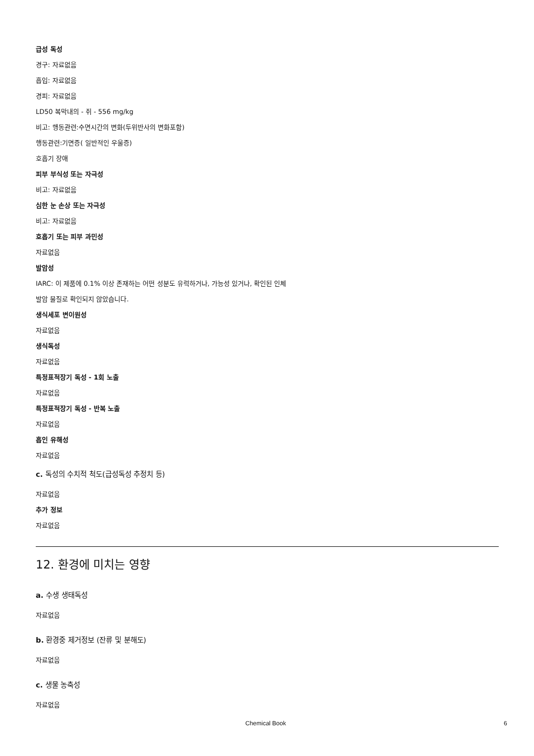급성 독성
경구: 자료없음
흡입: 자료없음
경피: 자료없음
LD50 복막내의 - 쥐 - 556 mg/kg
비고: 행동관련:수면시간의 변화(두위반사의 변화포함)
행동관련:기면증( 일반적인 우울증)
호흡기 장애
피부 부식성 또는 자극성
비고: 자료없음
심한 눈 손상 또는 자극성
비고: 자료없음
호흡기 또는 피부 과민성
자료없음
발암성
IARC: 이 제품에 0.1% 이상 존재하는 어떤 성분도 유력하거나, 가능성 있거나, 확인된 인체
발암 물질로 확인되지 않았습니다.
생식세포 변이원성
자료없음
생식독성
자료없음
특정표적장기 독성 - 1회 노출
자료없음
특정표적장기 독성 - 반복 노출
자료없음
흡인 유해성
자료없음
c. 독성의 수치적 척도(급성독성 추정치 등)
자료없음
추가 정보
자료없음
12. 환경에 미치는 영향
a. 수생 생태독성
자료없음
b. 환경중 제거정보 (잔류 및 분해도)
자료없음
c. 생물 농축성
자료없음
Chemical Book 6